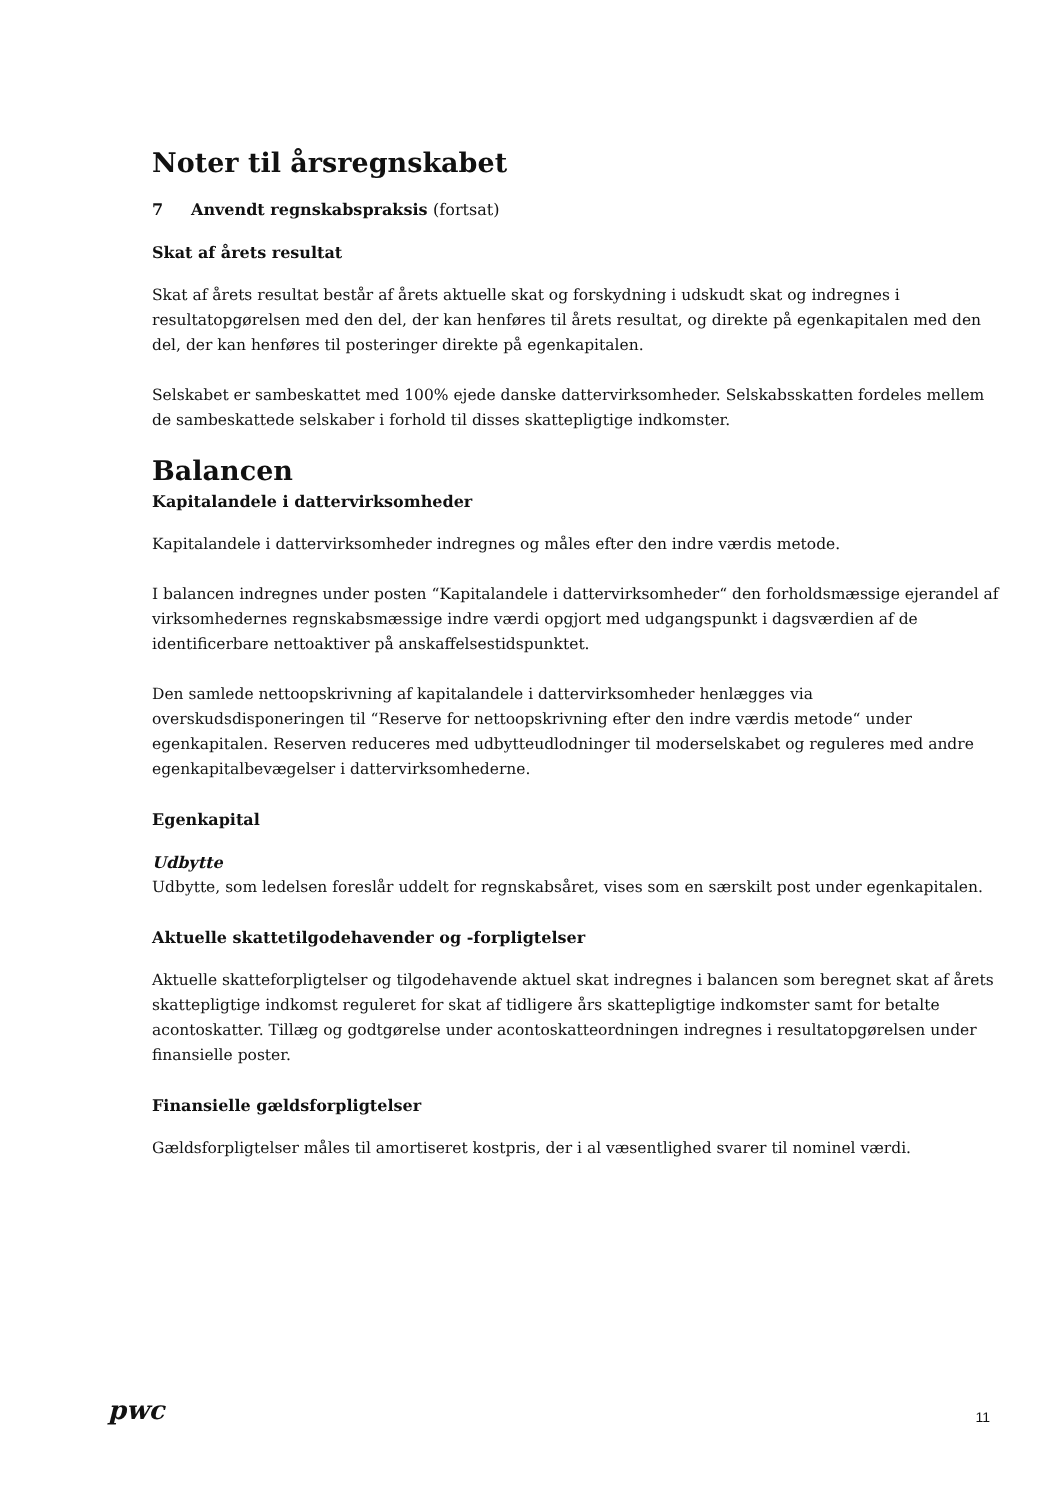Noter til årsregnskabet
7 Anvendt regnskabspraksis (fortsat)
Skat af årets resultat
Skat af årets resultat består af årets aktuelle skat og forskydning i udskudt skat og indregnes i resultatopgørelsen med den del, der kan henføres til årets resultat, og direkte på egenkapitalen med den del, der kan henføres til posteringer direkte på egenkapitalen.
Selskabet er sambeskattet med 100% ejede danske dattervirksomheder. Selskabsskatten fordeles mellem de sambeskattede selskaber i forhold til disses skattepligtige indkomster.
Balancen
Kapitalandele i dattervirksomheder
Kapitalandele i dattervirksomheder indregnes og måles efter den indre værdis metode.
I balancen indregnes under posten “Kapitalandele i dattervirksomheder“ den forholdsmæssige ejerandel af virksomhedernes regnskabsmæssige indre værdi opgjort med udgangspunkt i dagsværdien af de identificerbare nettoaktiver på anskaffelsestidspunktet.
Den samlede nettoopskrivning af kapitalandele i dattervirksomheder henlægges via overskudsdisponeringen til “Reserve for nettoopskrivning efter den indre værdis metode“ under egenkapitalen. Reserven reduceres med udbytteudlodninger til moderselskabet og reguleres med andre egenkapitalbevægelser i dattervirksomhederne.
Egenkapital
Udbytte
Udbytte, som ledelsen foreslår uddelt for regnskabsåret, vises som en særskilt post under egenkapitalen.
Aktuelle skattetilgodehavender og -forpligtelser
Aktuelle skatteforpligtelser og tilgodehavende aktuel skat indregnes i balancen som beregnet skat af årets skattepligtige indkomst reguleret for skat af tidligere års skattepligtige indkomster samt for betalte acontoskatter. Tillæg og godtgørelse under acontoskatteordningen indregnes i resultatopgørelsen under finansielle poster.
Finansielle gældsforpligtelser
Gældsforpligtelser måles til amortiseret kostpris, der i al væsentlighed svarer til nominel værdi.
pwc
11